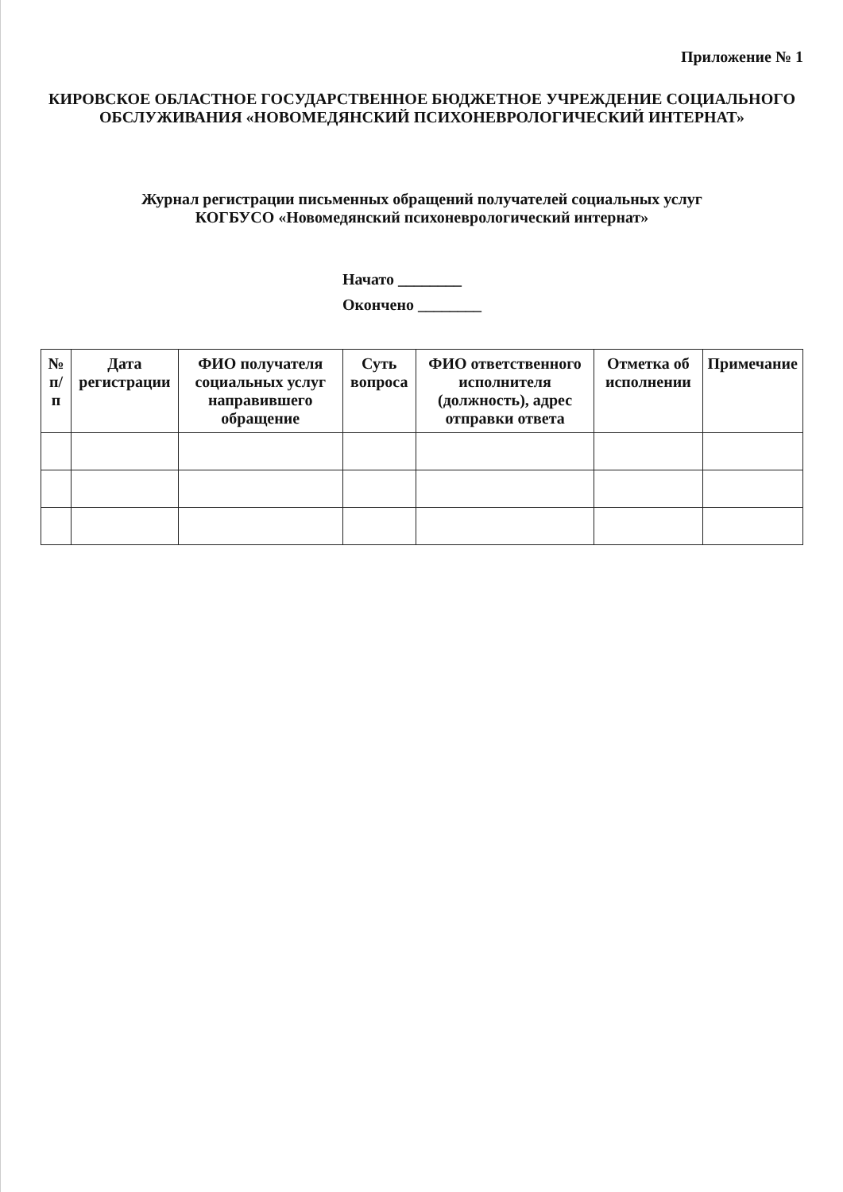Приложение № 1
КИРОВСКОЕ ОБЛАСТНОЕ ГОСУДАРСТВЕННОЕ БЮДЖЕТНОЕ УЧРЕЖДЕНИЕ СОЦИАЛЬНОГО ОБСЛУЖИВАНИЯ «НОВОМЕДЯНСКИЙ ПСИХОНЕВРОЛОГИЧЕСКИЙ ИНТЕРНАТ»
Журнал регистрации письменных обращений получателей социальных услуг
КОГБУСО «Новомедянский психоневрологический интернат»
Начато ________
Окончено ________
| № п/п | Дата регистрации | ФИО получателя социальных услуг направившего обращение | Суть вопроса | ФИО ответственного исполнителя (должность), адрес отправки ответа | Отметка об исполнении | Примечание |
| --- | --- | --- | --- | --- | --- | --- |